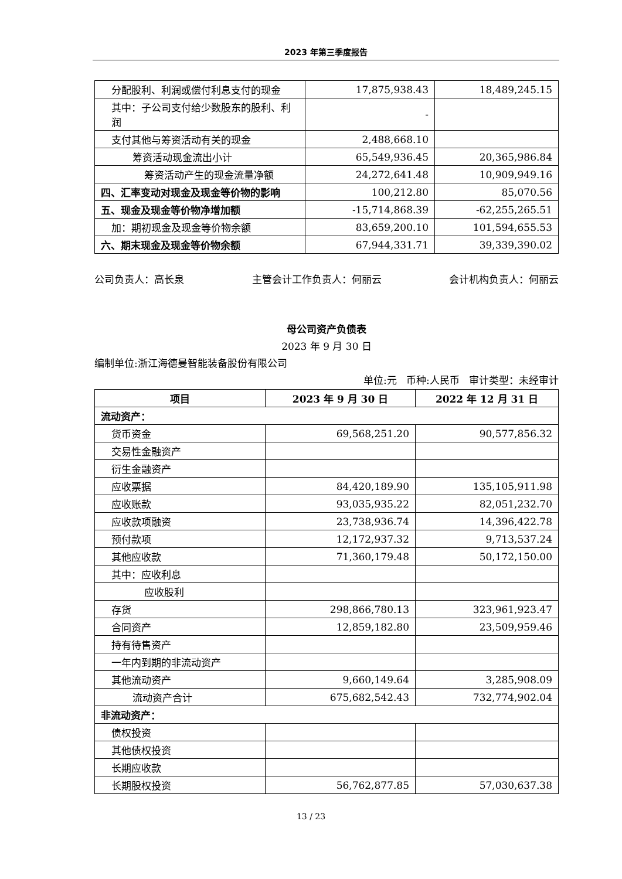2023 年第三季度报告
| 分配股利、利润或偿付利息支付的现金 | 17,875,938.43 | 18,489,245.15 |
| 其中：子公司支付给少数股东的股利、利润 | - | |
| 支付其他与筹资活动有关的现金 | 2,488,668.10 | |
| 筹资活动现金流出小计 | 65,549,936.45 | 20,365,986.84 |
| 筹资活动产生的现金流量净额 | 24,272,641.48 | 10,909,949.16 |
| 四、汇率变动对现金及现金等价物的影响 | 100,212.80 | 85,070.56 |
| 五、现金及现金等价物净增加额 | -15,714,868.39 | -62,255,265.51 |
| 加：期初现金及现金等价物余额 | 83,659,200.10 | 101,594,655.53 |
| 六、期末现金及现金等价物余额 | 67,944,331.71 | 39,339,390.02 |
公司负责人：高长泉 主管会计工作负责人：何丽云 会计机构负责人：何丽云
母公司资产负债表
2023 年 9 月 30 日
编制单位:浙江海德曼智能装备股份有限公司
单位:元 币种:人民币 审计类型：未经审计
| 项目 | 2023 年 9 月 30 日 | 2022 年 12 月 31 日 |
| --- | --- | --- |
| 流动资产： | | |
| 货币资金 | 69,568,251.20 | 90,577,856.32 |
| 交易性金融资产 | | |
| 衍生金融资产 | | |
| 应收票据 | 84,420,189.90 | 135,105,911.98 |
| 应收账款 | 93,035,935.22 | 82,051,232.70 |
| 应收款项融资 | 23,738,936.74 | 14,396,422.78 |
| 预付款项 | 12,172,937.32 | 9,713,537.24 |
| 其他应收款 | 71,360,179.48 | 50,172,150.00 |
| 其中：应收利息 | | |
| 应收股利 | | |
| 存货 | 298,866,780.13 | 323,961,923.47 |
| 合同资产 | 12,859,182.80 | 23,509,959.46 |
| 持有待售资产 | | |
| 一年内到期的非流动资产 | | |
| 其他流动资产 | 9,660,149.64 | 3,285,908.09 |
| 流动资产合计 | 675,682,542.43 | 732,774,902.04 |
| 非流动资产： | | |
| 债权投资 | | |
| 其他债权投资 | | |
| 长期应收款 | | |
| 长期股权投资 | 56,762,877.85 | 57,030,637.38 |
13 / 23